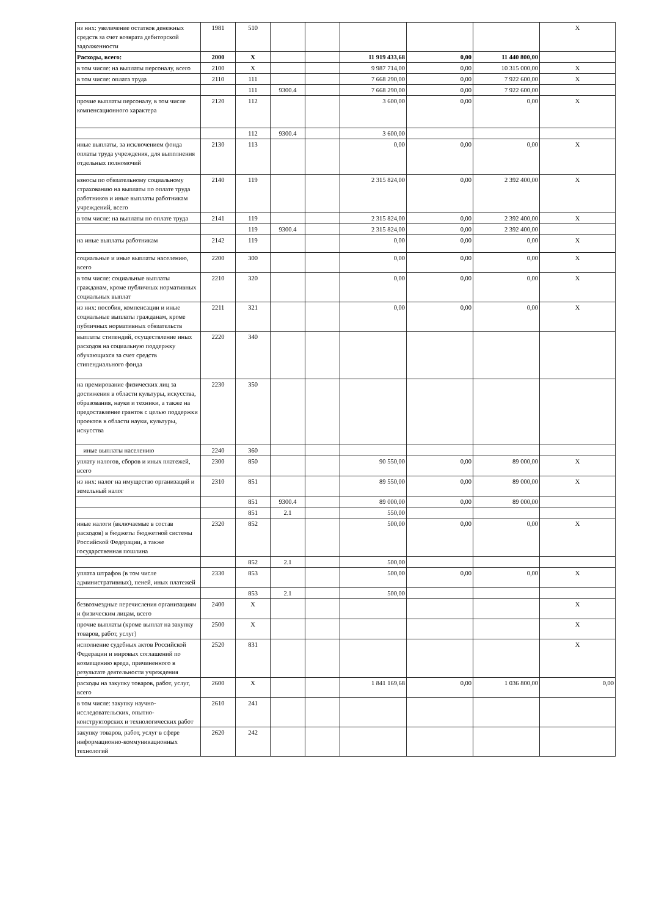| из них: увеличение остатков денежных средств за счет возврата дебиторской задолженности | 1981 | 510 | | | | | | X |
| Расходы, всего: | 2000 | X | | | 11 919 433,68 | 0,00 | 11 440 800,00 | |
| в том числе: на выплаты персоналу, всего | 2100 | X | | | 9 987 714,00 | 0,00 | 10 315 000,00 | X |
| в том числе: оплата труда | 2110 | 111 | | | 7 668 290,00 | 0,00 | 7 922 600,00 | X |
| | | 111 | 9300.4 | | 7 668 290,00 | 0,00 | 7 922 600,00 | |
| прочие выплаты персоналу, в том числе компенсационного характера | 2120 | 112 | | | 3 600,00 | 0,00 | 0,00 | X |
| | | 112 | 9300.4 | | 3 600,00 | | | |
| иные выплаты, за исключением фонда оплаты труда учреждения, для выполнения отдельных полномочий | 2130 | 113 | | | 0,00 | 0,00 | 0,00 | X |
| взносы по обязательному социальному страхованию на выплаты по оплате труда работников и иные выплаты работникам учреждений, всего | 2140 | 119 | | | 2 315 824,00 | 0,00 | 2 392 400,00 | X |
| в том числе: на выплаты по оплате труда | 2141 | 119 | | | 2 315 824,00 | 0,00 | 2 392 400,00 | X |
| | | 119 | 9300.4 | | 2 315 824,00 | 0,00 | 2 392 400,00 | |
| на иные выплаты работникам | 2142 | 119 | | | 0,00 | 0,00 | 0,00 | X |
| социальные и иные выплаты населению, всего | 2200 | 300 | | | 0,00 | 0,00 | 0,00 | X |
| в том числе: социальные выплаты гражданам, кроме публичных нормативных социальных выплат | 2210 | 320 | | | 0,00 | 0,00 | 0,00 | X |
| из них: пособия, компенсации и иные социальные выплаты гражданам, кроме публичных нормативных обязательств | 2211 | 321 | | | 0,00 | 0,00 | 0,00 | X |
| выплаты стипендий, осуществление иных расходов на социальную поддержку обучающихся за счет средств стипендиального фонда | 2220 | 340 | | | | | | |
| на премирование физических лиц за достижения в области культуры, искусства, образования, науки и техники, а также на предоставление грантов с целью поддержки проектов в области науки, культуры, искусства | 2230 | 350 | | | | | | |
| иные выплаты населению | 2240 | 360 | | | | | | |
| уплату налогов, сборов и иных платежей, всего | 2300 | 850 | | | 90 550,00 | 0,00 | 89 000,00 | X |
| из них: налог на имущество организаций и земельный налог | 2310 | 851 | | | 89 550,00 | 0,00 | 89 000,00 | X |
| | | 851 | 9300.4 | | 89 000,00 | 0,00 | 89 000,00 | |
| | | 851 | 2.1 | | 550,00 | | | |
| иные налоги (включаемые в состав расходов) в бюджеты бюджетной системы Российской Федерации, а также государственная пошлина | 2320 | 852 | | | 500,00 | 0,00 | 0,00 | X |
| | | 852 | 2.1 | | 500,00 | | | |
| уплата штрафов (в том числе административных), пеней, иных платежей | 2330 | 853 | | | 500,00 | 0,00 | 0,00 | X |
| | | 853 | 2.1 | | 500,00 | | | |
| безвозмездные перечисления организациям и физическим лицам, всего | 2400 | X | | | | | | X |
| прочие выплаты (кроме выплат на закупку товаров, работ, услуг) | 2500 | X | | | | | | X |
| исполнение судебных актов Российской Федерации и мировых соглашений по возмещению вреда, причиненного в результате деятельности учреждения | 2520 | 831 | | | | | | X |
| расходы на закупку товаров, работ, услуг, всего | 2600 | X | | | 1 841 169,68 | 0,00 | 1 036 800,00 | 0,00 |
| в том числе: закупку научно-исследовательских, опытно-конструкторских и технологических работ | 2610 | 241 | | | | | | |
| закупку товаров, работ, услуг в сфере информационно-коммуникационных технологий | 2620 | 242 | | | | | | |